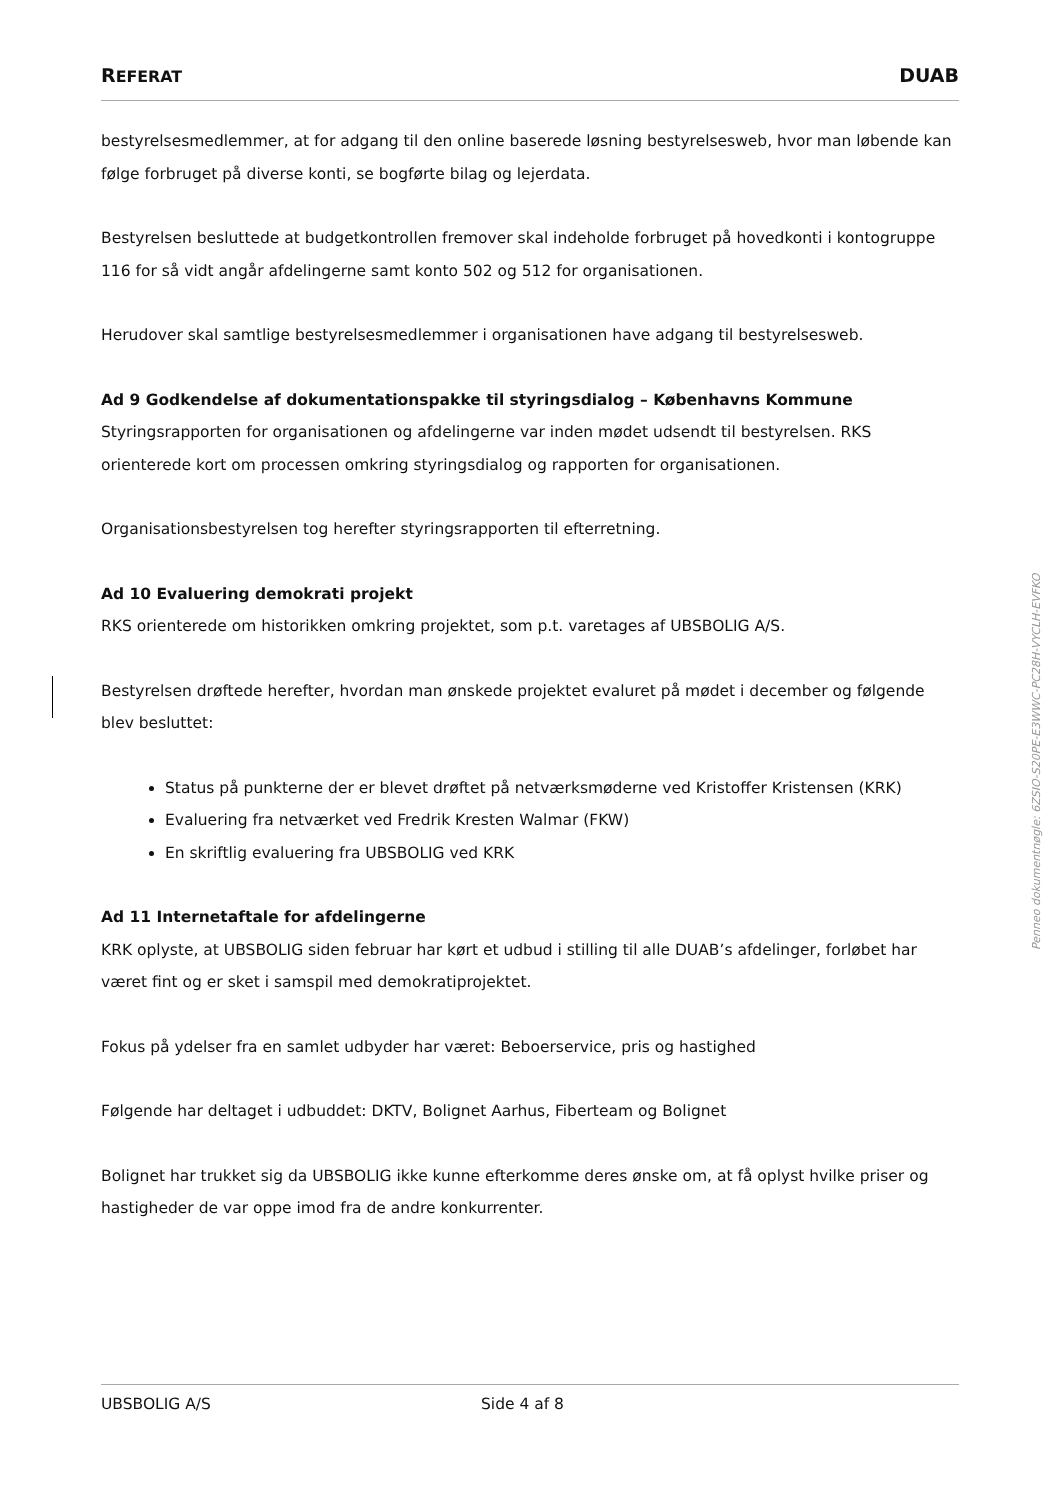REFERAT DUAB
bestyrelsesmedlemmer, at for adgang til den online baserede løsning bestyrelsesweb, hvor man løbende kan følge forbruget på diverse konti, se bogførte bilag og lejerdata.
Bestyrelsen besluttede at budgetkontrollen fremover skal indeholde forbruget på hovedkonti i kontogruppe 116 for så vidt angår afdelingerne samt konto 502 og 512 for organisationen.
Herudover skal samtlige bestyrelsesmedlemmer i organisationen have adgang til bestyrelsesweb.
Ad 9 Godkendelse af dokumentationspakke til styringsdialog – Københavns Kommune
Styringsrapporten for organisationen og afdelingerne var inden mødet udsendt til bestyrelsen. RKS orienterede kort om processen omkring styringsdialog og rapporten for organisationen.
Organisationsbestyrelsen tog herefter styringsrapporten til efterretning.
Ad 10 Evaluering demokrati projekt
RKS orienterede om historikken omkring projektet, som p.t. varetages af UBSBOLIG A/S.
Bestyrelsen drøftede herefter, hvordan man ønskede projektet evaluret på mødet i december og følgende blev besluttet:
Status på punkterne der er blevet drøftet på netværksmøderne ved Kristoffer Kristensen (KRK)
Evaluering fra netværket ved Fredrik Kresten Walmar (FKW)
En skriftlig evaluering fra UBSBOLIG ved KRK
Ad 11 Internetaftale for afdelingerne
KRK oplyste, at UBSBOLIG siden februar har kørt et udbud i stilling til alle DUAB’s afdelinger, forløbet har været fint og er sket i samspil med demokratiprojektet.
Fokus på ydelser fra en samlet udbyder har været: Beboerservice, pris og hastighed
Følgende har deltaget i udbuddet: DKTV, Bolignet Aarhus, Fiberteam og Bolignet
Bolignet har trukket sig da UBSBOLIG ikke kunne efterkomme deres ønske om, at få oplyst hvilke priser og hastigheder de var oppe imod fra de andre konkurrenter.
UBSBOLIG A/S Side 4 af 8
Penneo dokumentnøgle: 6ZSIO-S20PE-E3WWC-PC28H-VYCLH-EVFKO